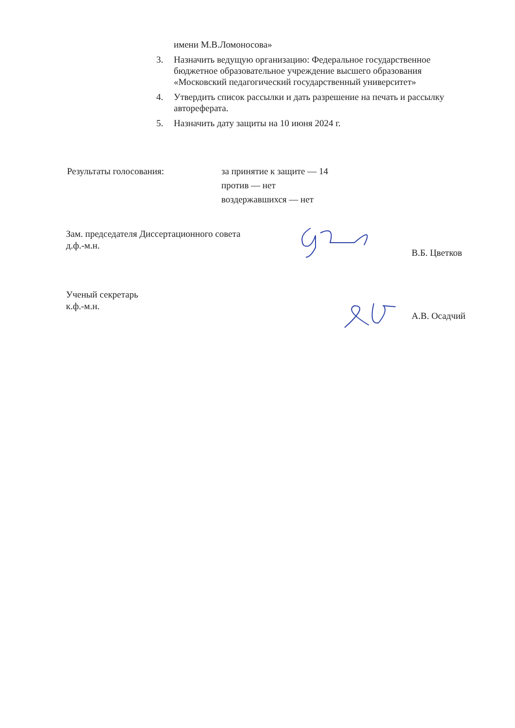имени М.В.Ломоносова»
3. Назначить ведущую организацию: Федеральное государственное бюджетное образовательное учреждение высшего образования «Московский педагогический государственный университет»
4. Утвердить список рассылки и дать разрешение на печать и рассылку автореферата.
5. Назначить дату защиты на 10 июня 2024 г.
Результаты голосования: за принятие к защите — 14
против — нет
воздержавшихся — нет
Зам. председателя Диссертационного совета
д.ф.-м.н.
В.Б. Цветков
Ученый секретарь
к.ф.-м.н.
А.В. Осадчий